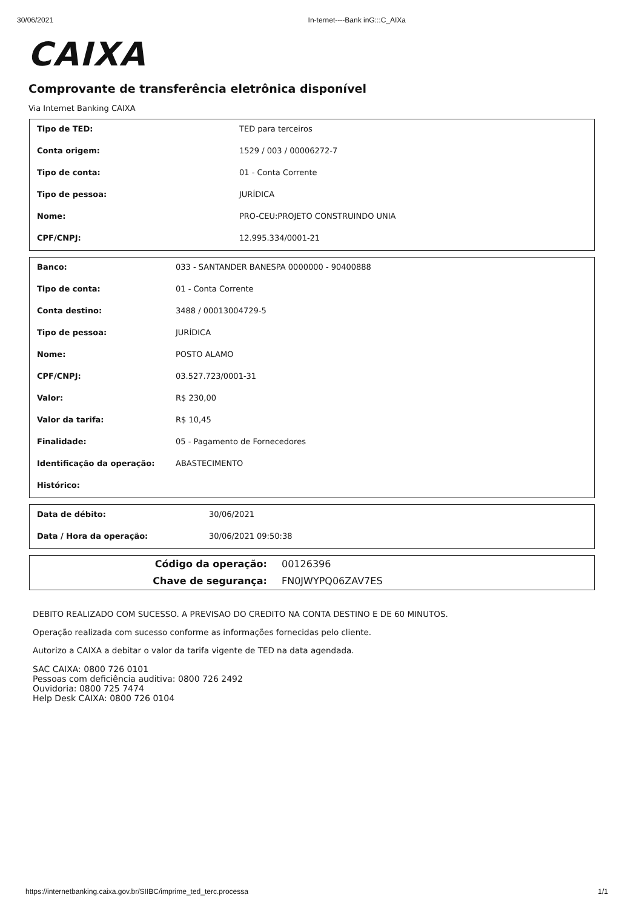30/06/2021 In-ternet----Bank inG:::C_AIXa
CAIXA
Comprovante de transferência eletrônica disponível
Via Internet Banking CAIXA
| Tipo de TED: | TED para terceiros |
| Conta origem: | 1529 / 003 / 00006272-7 |
| Tipo de conta: | 01 - Conta Corrente |
| Tipo de pessoa: | JURÍDICA |
| Nome: | PRO-CEU:PROJETO CONSTRUINDO UNIA |
| CPF/CNPJ: | 12.995.334/0001-21 |
| Banco: | 033 - SANTANDER BANESPA 0000000 - 90400888 |
| Tipo de conta: | 01 - Conta Corrente |
| Conta destino: | 3488 / 00013004729-5 |
| Tipo de pessoa: | JURÍDICA |
| Nome: | POSTO ALAMO |
| CPF/CNPJ: | 03.527.723/0001-31 |
| Valor: | R$ 230,00 |
| Valor da tarifa: | R$ 10,45 |
| Finalidade: | 05 - Pagamento de Fornecedores |
| Identificação da operação: | ABASTECIMENTO |
| Histórico: | |
| Data de débito: | 30/06/2021 |
| Data / Hora da operação: | 30/06/2021 09:50:38 |
| Código da operação: | 00126396 |
| Chave de segurança: | FN0JWYPQ06ZAV7ES |
DEBITO REALIZADO COM SUCESSO. A PREVISAO DO CREDITO NA CONTA DESTINO E DE 60 MINUTOS.
Operação realizada com sucesso conforme as informações fornecidas pelo cliente.
Autorizo a CAIXA a debitar o valor da tarifa vigente de TED na data agendada.
SAC CAIXA: 0800 726 0101
Pessoas com deficiência auditiva: 0800 726 2492
Ouvidoria: 0800 725 7474
Help Desk CAIXA: 0800 726 0104
https://internetbanking.caixa.gov.br/SIIBC/imprime_ted_terc.processa 1/1